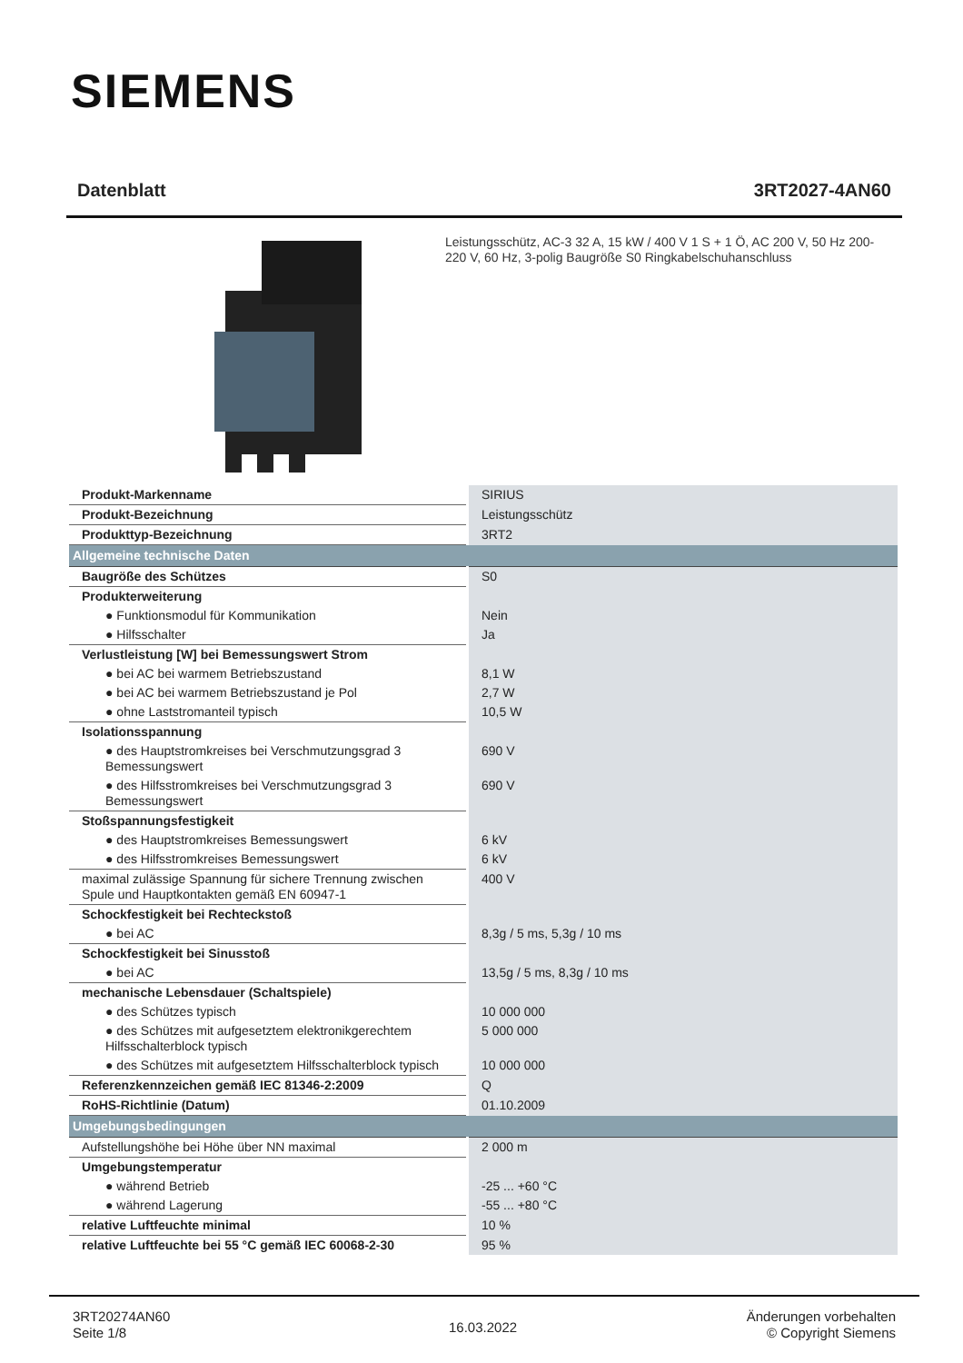SIEMENS
Datenblatt 3RT2027-4AN60
Leistungsschütz, AC-3 32 A, 15 kW / 400 V 1 S + 1 Ö, AC 200 V, 50 Hz 200-220 V, 60 Hz, 3-polig Baugröße S0 Ringkabelschuhanschluss
| Produkt-Markenname | SIRIUS |
| Produkt-Bezeichnung | Leistungsschütz |
| Produkttyp-Bezeichnung | 3RT2 |
| Allgemeine technische Daten | |
| Baugröße des Schützes | S0 |
| Produkterweiterung | |
| ● Funktionsmodul für Kommunikation | Nein |
| ● Hilfsschalter | Ja |
| Verlustleistung [W] bei Bemessungswert Strom | |
| ● bei AC bei warmem Betriebszustand | 8,1 W |
| ● bei AC bei warmem Betriebszustand je Pol | 2,7 W |
| ● ohne Laststromanteil typisch | 10,5 W |
| Isolationsspannung | |
| ● des Hauptstromkreises bei Verschmutzungsgrad 3 Bemessungswert | 690 V |
| ● des Hilfsstromkreises bei Verschmutzungsgrad 3 Bemessungswert | 690 V |
| Stoßspannungsfestigkeit | |
| ● des Hauptstromkreises Bemessungswert | 6 kV |
| ● des Hilfsstromkreises Bemessungswert | 6 kV |
| maximal zulässige Spannung für sichere Trennung zwischen Spule und Hauptkontakten gemäß EN 60947-1 | 400 V |
| Schockfestigkeit bei Rechteckstoß | |
| ● bei AC | 8,3g / 5 ms, 5,3g / 10 ms |
| Schockfestigkeit bei Sinusstoß | |
| ● bei AC | 13,5g / 5 ms, 8,3g / 10 ms |
| mechanische Lebensdauer (Schaltspiele) | |
| ● des Schützes typisch | 10 000 000 |
| ● des Schützes mit aufgesetztem elektronikgerechtem Hilfsschalterblock typisch | 5 000 000 |
| ● des Schützes mit aufgesetztem Hilfsschalterblock typisch | 10 000 000 |
| Referenzkennzeichen gemäß IEC 81346-2:2009 | Q |
| RoHS-Richtlinie (Datum) | 01.10.2009 |
| Umgebungsbedingungen | |
| Aufstellungshöhe bei Höhe über NN maximal | 2 000 m |
| Umgebungstemperatur | |
| ● während Betrieb | -25 ... +60 °C |
| ● während Lagerung | -55 ... +80 °C |
| relative Luftfeuchte minimal | 10 % |
| relative Luftfeuchte bei 55 °C gemäß IEC 60068-2-30 | 95 % |
3RT20274AN60
Seite 1/8
16.03.2022
Änderungen vorbehalten
© Copyright Siemens